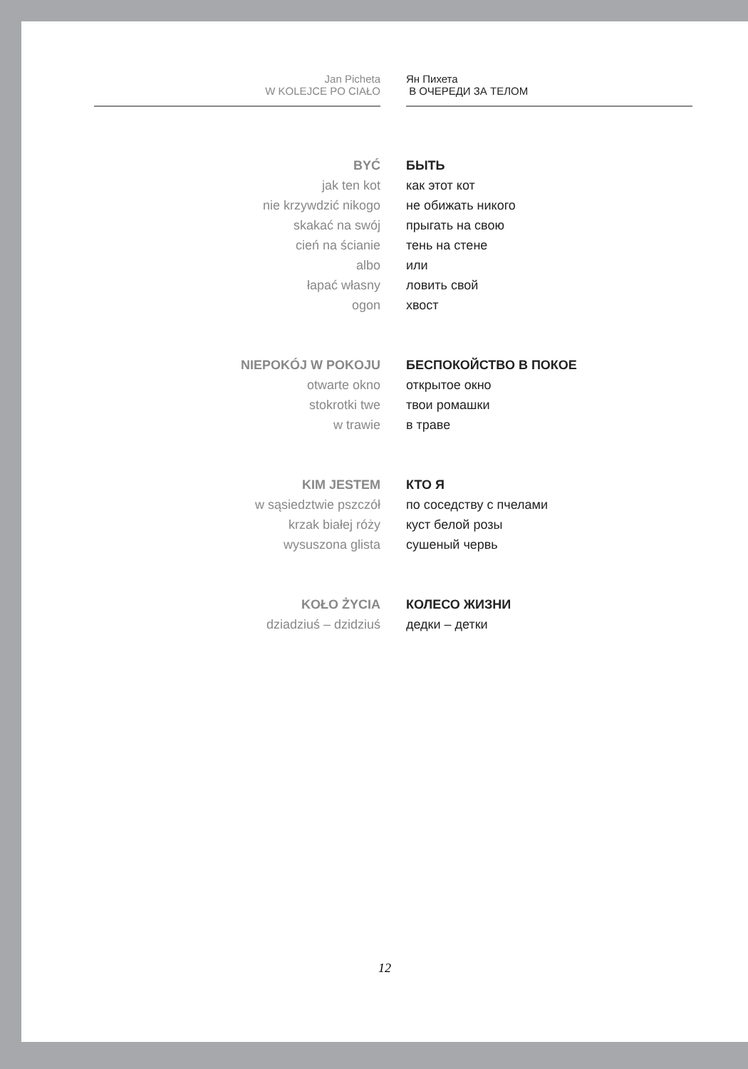Jan Picheta
W KOLEJCE PO CIAŁO
Ян Пихета
В ОЧЕРЕДИ ЗА ТЕЛОМ
BYĆ
jak ten kot
nie krzywdzić nikogo
skakać na swój
cień na ścianie
albo
łapać własny
ogon
БЫТЬ
как этот кот
не обижать никого
прыгать на свою
тень на стене
или
ловить свой
хвост
NIEPOKÓJ W POKOJU
otwarte okno
stokrotki twe
w trawie
БЕСПОКОЙСТВО В ПОКОЕ
открытое окно
твои ромашки
в траве
KIM JESTEM
w sąsiedztwie pszczół
krzak białej róży
wysuszona glista
КТО Я
по соседству с пчелами
куст белой розы
сушеный червь
KOŁO ŻYCIA
dziadziuś – dzidziuś
КОЛЕСО ЖИЗНИ
дедки – детки
12